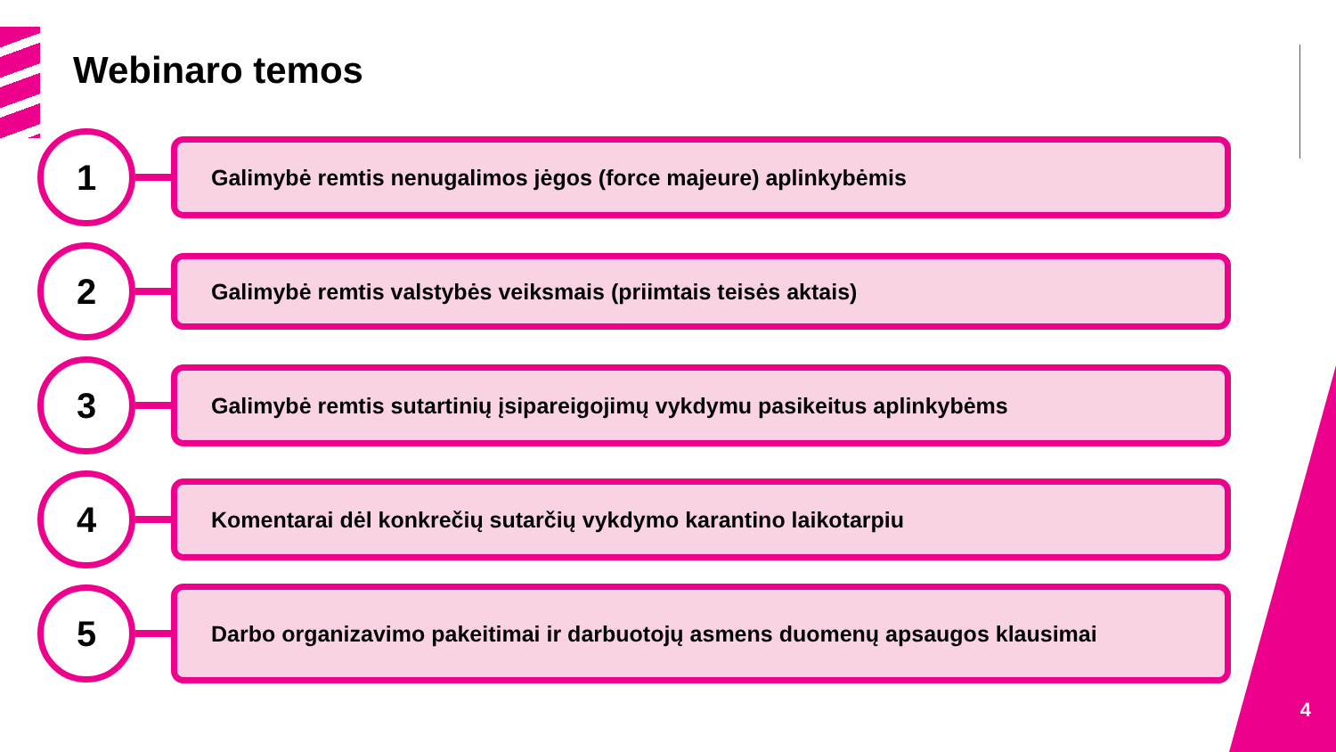Webinaro temos
1
Galimybė remtis nenugalimos jėgos (force majeure) aplinkybėmis
2
Galimybė remtis valstybės veiksmais (priimtais teisės aktais)
3
Galimybė remtis sutartinių įsipareigojimų vykdymu pasikeitus aplinkybėms
4
Komentarai dėl konkrečių sutarčių vykdymo karantino laikotarpiu
5
Darbo organizavimo pakeitimai ir darbuotojų asmens duomenų apsaugos klausimai
4